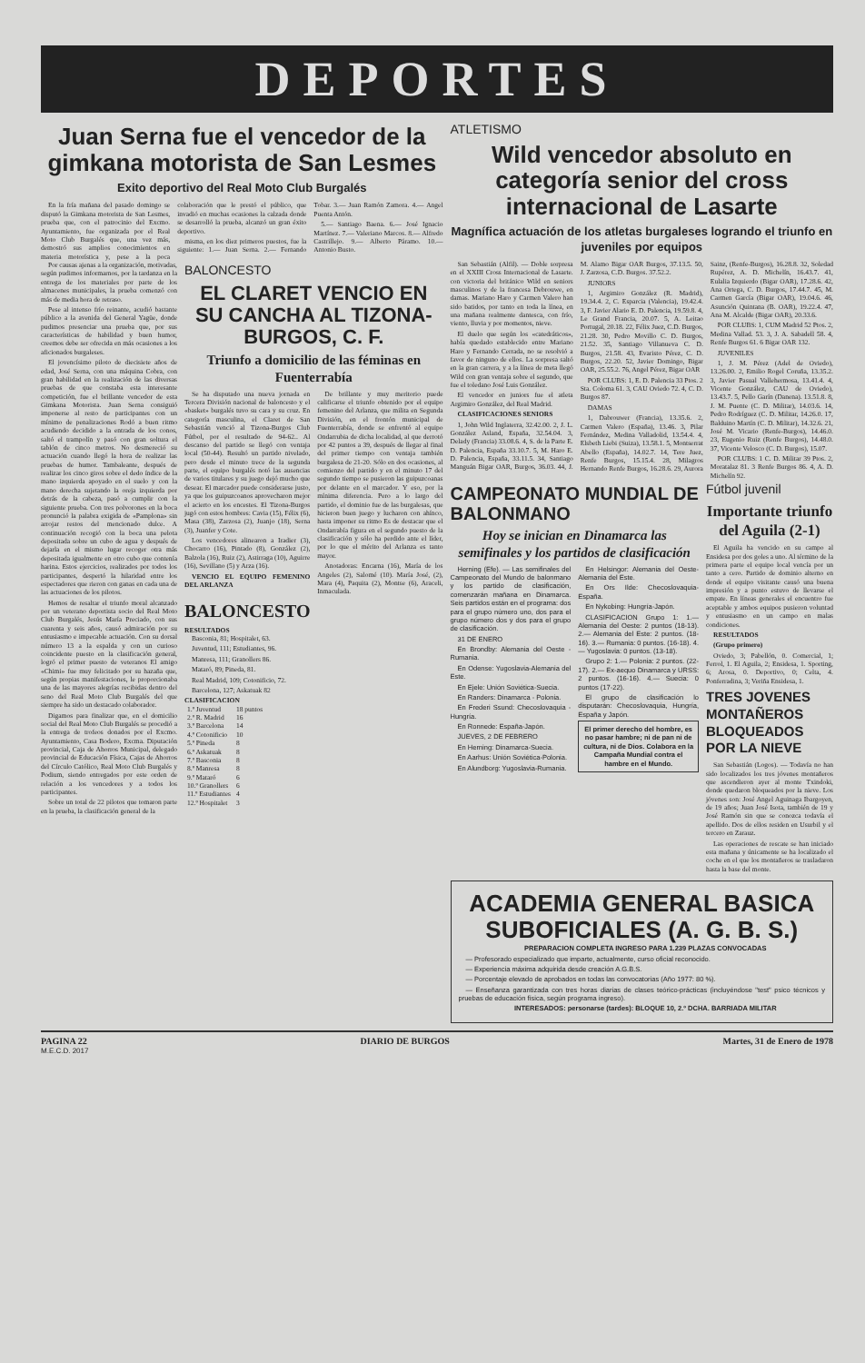DEPORTES
Juan Serna fue el vencedor de la gimkana motorista de San Lesmes
Exito deportivo del Real Moto Club Burgalés
En la fría mañana del pasado domingo se disputó la Gimkana motorista de San Lesmes, prueba que, con el patrocinio del Excmo. Ayuntamiento, fue organizada por el Real Moto Club Burgalés que, una vez más, demostró sus amplios conocimientos en materia motorística y, pese a la poca colaboración que le prestó el público, que invadió en muchas ocasiones la calzada donde se desarrolló la prueba, alcanzó un gran éxito deportivo.
misma, en los diez primeros puestos, fue la siguiente: 1.— Juan Serna. 2.— Fernando Tobar. 3.— Juan Ramón Zamora. 4.— Angel Puenta Antón.
5.— Santiago Baena. 6.— José Ignacio Martínez. 7.— Valeriano Marcos. 8.— Alfredo Castrillejo. 9.— Alberto Páramo. 10.— Antonio Busto.
Por causas ajenas a la organización, motivadas, según pudimos informarnos, por la tardanza en la entrega de los materiales por parte de los almacenes municipales, la prueba comenzó con más de media hora de retraso.
Pese al intenso frío reinante, acudió bastante público a la avenida del General Yagüe, donde pudimos presenciar una prueba que, por sus características de habilidad y buen humor, creemos debe ser ofrecida en más ocasiones a los aficionados burgaleses.
El jovencísimo piloto de diecisiete años de edad, José Serna, con una máquina Cobra, con gran habilidad en la realización de las diversas pruebas de que constaba esta interesante competición, fue el brillante vencedor de esta Gimkana Motorista. Juan Serna consiguió imponerse al resto de participantes con un mínimo de penalizaciones Rodó a buen ritmo acudiendo decidido a la entrada de los conos, saltó el trampolín y pasó con gran soltura el tablón de cinco metros. No desmereció su actuación cuando llegó la hora de realizar las pruebas de humor. Tambaleante, después de realizar los cinco giros sobre el dedo índice de la mano izquierda apoyado en el suelo y con la mano derecha sujetando la oreja izquierda por detrás de la cabeza, pasó a cumplir con la siguiente prueba. Con tres polvorones en la boca pronunció la palabra exigida de «Pamplona» sin arrojar restos del mencionado dulce. A continuación recogió con la boca una pelota depositada sobre un cubo de agua y después de dejarla en el mismo lugar recoger otra más depositada igualmente en otro cubo que contenía harina. Estos ejercicios, realizados por todos los participantes, despertó la hilaridad entre los espectadores que rieron con ganas en cada una de las actuaciones de los pilotos.
Hemos de resaltar el triunfo moral alcanzado por un veterano deportista socio del Real Moto Club Burgalés, Jesús María Preciado, con sus cuarenta y seis años, causó admiración por su entusiasmo e impecable actuación. Con su dorsal número 13 a la espalda y con un curioso coincidente puesto en la clasificación general, logró el primer puesto de veteranos El amigo «Chimi» fue muy felicitado por su hazaña que, según propias manifestaciones, le proporcionaba una de las mayores alegrías recibidas dentro del seno del Real Moto Club Burgalés del que siempre ha sido un destacado colaborador.
Digamos para finalizar que, en el domicilio social del Real Moto Club Burgalés se procedió a la entrega de trofeos donados por el Excmo. Ayuntamiento, Casa Bodero, Excma. Diputación provincial, Caja de Ahorros Municipal, delegado provincial de Educación Física, Cajas de Ahorros del Círculo Católico, Real Moto Club Burgalés y Podium, siendo entregados por este orden de relación a los vencedores y a todos los participantes.
Sobre un total de 22 pilotos que tomaron parte en la prueba, la clasificación general de la
BALONCESTO
EL CLARET VENCIO EN SU CANCHA AL TIZONA-BURGOS, C. F.
Triunfo a domicilio de las féminas en Fuenterrabía
Se ha disputado una nueva jornada en Tercera División nacional de baloncesto y el «basket» burgalés tuvo su cara y su cruz. En categoría masculina, el Claret de San Sebastián venció al Tizona-Burgos Club Fútbol, por el resultado de 94-62.. Al descanso del partido se llegó con ventaja local (50-44). Resultó un partido nivelado, pero desde el minuto trece de la segunda parte, el equipo burgalés notó las ausencias de varios titulares y su juego dejó mucho que desear. El marcador puede considerarse justo, ya que los guipuzcoanos aprovecharon mejor el acierto en los encestes. El Tizona-Burgos jugó con estos hombres: Cavia (15), Félix (6), Masa (38), Zarzosa (2), Juanjo (18), Serna (3), Juanfer y Cote.
Los vencedores alinearon a Iradier (3), Chocarro (16), Pintado (8), González (2), Balzola (16), Ruiz (2), Astirraga (10), Aguirre (16), Sevillano (5) y Arza (16).
VENCIO EL EQUIPO FEMENINO DEL ARLANZA
De brillante y muy meritorio puede calificarse el triunfo obtenido por el equipo femenino del Arlanza, que milita en Segunda División, en el frontón municipal de Fuenterrabía, donde se enfrentó al equipo Ondarrubia de dicha localidad, al que derrotó por 42 puntos a 39, después de llegar al final del primer tiempo con ventaja también burgalesa de 21-20. Sólo en dos ocasiones, al comienzo del partido y en el minuto 17 del segundo tiempo se pusieron las guipuzcoanas por delante en el marcador. Y eso, por la mínima diferencia. Pero a lo largo del partido, el dominio fue de las burgalesas, que hicieron buen juego y lucharon con ahínco, hasta imponer su ritmo Es de destacar que el Ondarrabía figura en el segundo puesto de la clasificación y sólo ha perdido ante el líder, por lo que el mérito del Arlanza es tanto mayor.
Anotadoras: Encarna (16), María de los Angeles (2), Salomé (10). María José, (2), Mara (4), Paquita (2), Montse (6), Araceli, Inmaculada.
BALONCESTO
RESULTADOS
Basconia, 81; Hospitalet, 63.
Juventud, 111; Estudiantes, 96.
Manresa, 111; Granollers 86.
Mataró, 89; Pineda, 81.
Real Madrid, 109; Cotonificio, 72.
Barcelona, 127; Askatuak 82
CLASIFICACION
| 1.º Juventud | 18 puntos |
| 2.º R. Madrid | 16 |
| 3.º Barcelona | 14 |
| 4.º Cotonificio | 10 |
| 5.º Pineda | 8 |
| 6.º Askatuak | 8 |
| 7.º Basconia | 8 |
| 8.º Manresa | 8 |
| 9.º Mataró | 6 |
| 10.º Granollers | 6 |
| 11.º Estudiantes | 4 |
| 12.º Hospitalet | 3 |
ATLETISMO
Wild vencedor absoluto en categoría senior del cross internacional de Lasarte
Magnífica actuación de los atletas burgaleses logrando el triunfo en juveniles por equipos
San Sebastián (Alfil). — Doble sorpresa en el XXIII Cross Internacional de Lasarte. con victoria del británico Wild en seniors masculinos y de la francesa Debrouwe, en damas. Mariano Haro y Carmen Valero han sido batidos, por tanto en toda la línea, en una mañana realmente dantesca, con frío, viento, lluvia y por momentos, nieve.
El duelo que según los «catedráticos», había quedado establecido entre Mariano Haro y Fernando Cerrada, no se resolvió a favor de ninguno de ellos. La sorpresa saltó en la gran carrera, y a la línea de meta llegó Wild con gran ventaja sobre el segundo, que fue el toledano José Luis González.
El vencedor en juniors fue el atleta Argimiro González, del Real Madrid.
CLASIFICACIONES SENIORS
1, John Wild Inglaterra, 32.42.00. 2, J. L. González Asland, España, 32.54.04. 3, Delady (Francia) 33.08.6. 4, S. de la Parte E. D. Palencia, España 33.10.7. 5, M. Haro E. D. Palencia, España, 33.11.5. 34, Santiago Manguán Bigar OAR, Burgos, 36.03. 44, J. M. Alamo Bigar OAR Burgos, 37.13.5. 50, J. Zarzosa, C.D. Burgos. 37.52.2.
JUNIORS
1, Argimiro González (R. Madrid), 19.34.4. 2, C. Esparcia (Valencia), 19.42.4. 3, F. Javier Alario E. D. Palencia, 19.59.8. 4, Le Grand Francia, 20.07. 5, A. Leitao Portugal, 20.18. 22, Félix Juez, C.D. Burgos, 21.28. 30, Pedro Movillo C. D. Burgos, 21.52. 35, Santiago Villanueva C. D. Burgos, 21.58. 43, Evaristo Pérez, C. D. Burgos, 22.20. 52, Javier Domingo, Bigar OAR, 25.55.2. 76, Angel Pérez, Bigar OAR
POR CLUBS: 1, E. D. Palencia 33 Ptos. 2 Sta. Coloma 61. 3, CAU Oviedo 72. 4, C. D. Burgos 87.
DAMAS
1, Dabrouwer (Francia), 13.35.6. 2, Carmen Valero (España), 13.46. 3, Pilar Fernández, Medina Valladolid, 13.54.4. 4, Elsbeth Liebi (Suiza), 13.58.1. 5, Montserrat Abello (España), 14.02.7. 14, Tere Juez, Renfe Burgos, 15.15.4. 28, Milagros Hernando Renfe Burgos, 16.28.6. 29, Aurora Sainz, (Renfe-Burgos), 16.28.8. 32, Soledad Rupérez, A. D. Michelín, 16.43.7. 41, Eulalia Izquierdo (Bigar OAR), 17.28.6. 42, Ana Ortega, C. D. Burgos, 17.44.7. 45, M. Carmen García (Bigar OAR), 19.04.6. 46, Asunción Quintana (B. OAR), 19.22.4. 47, Ana M. Alcalde (Bigar OAR), 20.33.6.
POR CLUBS: 1, CUM Madrid 52 Ptos. 2, Medina Vallad. 53. 3, J. A. Sabadell 58. 4, Renfe Burgos 61. 6 Bigar OAR 132.
JUVENILES
1, J. M. Pérez (Adel de Oviedo), 13.26.00. 2, Emilio Rogel Coruña, 13.35.2. 3, Javier Pasual Vallehermosa, 13.41.4. 4, Vicente González, CAU de Oviedo), 13.43.7. 5, Pello Garín (Danena). 13.51.8. 8, J. M. Puente (C. D. Militar), 14.03.6. 14, Pedro Rodríguez (C. D. Militar, 14.26.0. 17, Balduino Martín (C. D. Militar), 14.32.6. 21, José M. Vicario (Renfe-Burgos), 14.46.0. 23, Eugenio Ruiz (Renfe Burgos), 14.48.0. 37, Vicente Velosco (C. D. Burgos), 15.07.
POR CLUBS: 1 C. D. Militar 39 Ptos. 2, Moratalaz 81. 3 Renfe Burgos 86. 4, A. D. Michelín 92.
CAMPEONATO MUNDIAL DE BALONMANO
Hoy se inician en Dinamarca las semifinales y los partidos de clasificación
Herning (Efe). — Las semifinales del Campeonato del Mundo de balonmano y los partido de clasificación, comenzarán mañana en Dinamarca. Seis partidos están en el programa: dos para el grupo número uno, dos para el grupo número dos y dos para el grupo de clasificación.
31 DE ENERO
En Brondby: Alemania del Oeste - Rumania.
En Odense: Yugoslavia-Alemania del Este.
En Ejele: Unión Soviética-Suecia.
En Randers: Dinamarca - Polonia.
En Frederi Ssund: Checoslovaquia - Hungría.
En Ronnede: España-Japón.
JUEVES, 2 DE FEBRERO
En Herning: Dinamarca-Suecia.
En Aarhus: Unión Soviética-Polonia.
En Alundborg: Yugoslavia-Rumania.
En Helsingor: Alemania del Oeste-Alemania del Este.
En Ors Ilde: Checoslovaquia-España.
En Nykobing: Hungría-Japón.
CLASIFICACION Grupo 1: 1.— Alemania del Oeste: 2 puntos (18-13). 2.— Alemania del Este: 2 puntos. (18-16). 3.— Rumania: 0 puntos. (16-18). 4.— Yugoslavia: 0 puntos. (13-18).
Grupo 2: 1.— Polonia: 2 puntos. (22-17). 2.— Ex-aequo Dinamarca y URSS: 2 puntos. (16-16). 4.— Suecia: 0 puntos (17-22).
El grupo de clasificación lo disputarán: Checoslovaquia, Hungría, España y Japón.
El primer derecho del hombre, es no pasar hambre; ni de pan ni de cultura, ni de Dios. Colabora en la Campaña Mundial contra el hambre en el Mundo.
Fútbol juvenil
Importante triunfo del Aguila (2-1)
El Aguila ha vencido en su campo al Ensidesa por dos goles a uno. Al término de la primera parte el equipo local vencía por un tanto a cero. Partido de dominio alterno en donde el equipo visitante causó una buena impresión y a punto estuvo de llevarse el empate. En líneas generales el encuentro fue aceptable y ambos equipos pusieron voluntad y entusiasmo en un campo en malas condiciones.
RESULTADOS
(Grupo primero)
Oviedo, 3; Pabellón, 0. Comercial, 1; Ferrol, 1. El Aguila, 2; Ensidesa, 1. Sporting, 6; Arosa, 0. Deportivo, 0; Celta, 4. Ponferradina, 3; Veriña Ensidesa, 1.
TRES JOVENES MONTAÑEROS BLOQUEADOS POR LA NIEVE
San Sebastián (Logos). — Todavía no han sido localizados los tres jóvenes montañeros que ascendieron ayer al monte Txindoki, donde quedaron bloqueados por la nieve. Los jóvenes son: José Angel Aguinaga Ibargoyen, de 19 años; Juan José Isota, también de 19 y José Ramón sin que se conozca todavía el apellido. Dos de ellos residen en Usurbil y el tercero en Zarauz.
Las operaciones de rescate se han iniciado esta mañana y únicamente se ha localizado el coche en el que los montañeros se trasladaron hasta la base del monte.
ACADEMIA GENERAL BASICA SUBOFICIALES (A. G. B. S.)
PREPARACION COMPLETA INGRESO PARA 1.239 PLAZAS CONVOCADAS
— Profesorado especializado que imparte, actualmente, curso oficial reconocido.
— Experiencia máxima adquirida desde creación A.G.B.S.
— Porcentaje elevado de aprobados en todas las convocatorias (Año 1977: 80 %).
— Enseñanza garantizada con tres horas diarias de clases teórico-prácticas (incluyéndose "test" psico técnicos y pruebas de educación física, según programa ingreso).
INTERESADOS: personarse (tardes): BLOQUE 10, 2.º DCHA. BARRIADA MILITAR
PAGINA 22 DIARIO DE BURGOS Martes, 31 de Enero de 1978
M.E.C.D. 2017